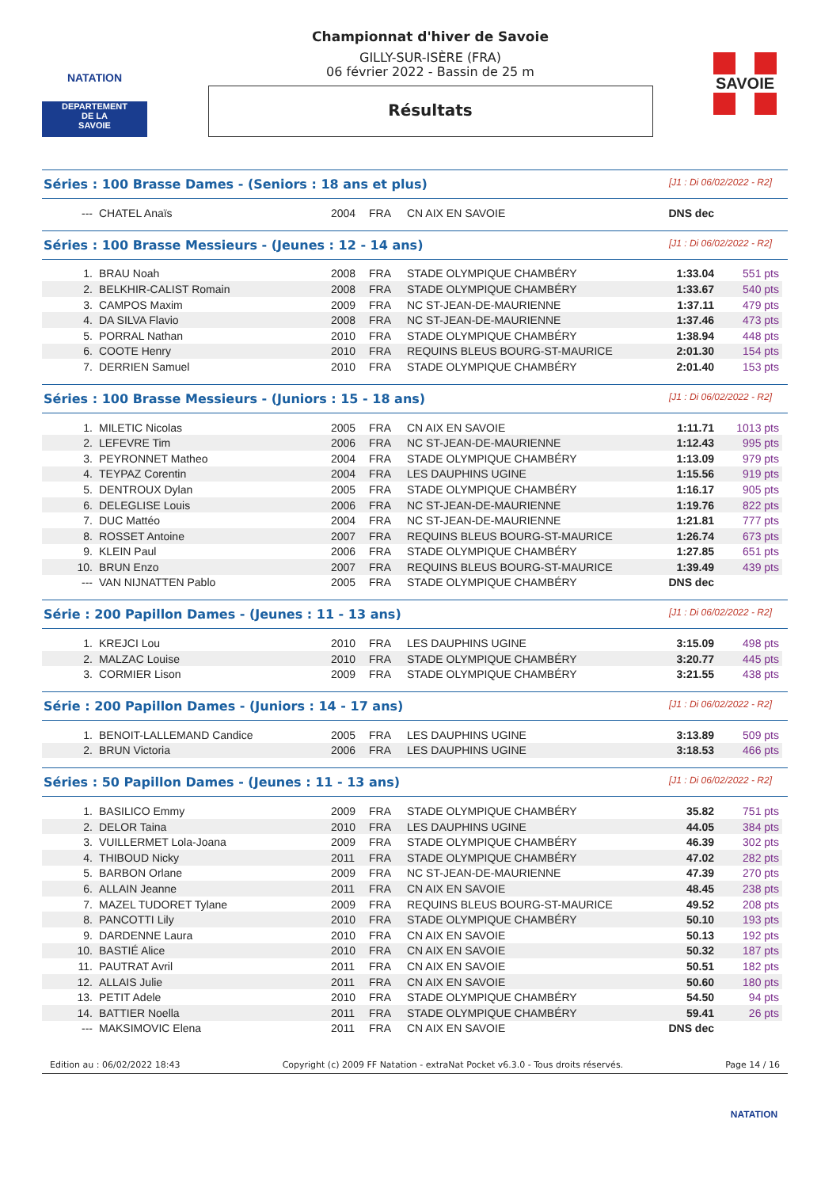NATATION
DEPARTEMENT
DE LA
SAVOIE
Championnat d'hiver de Savoie
GILLY-SUR-ISÈRE (FRA)
06 février 2022 - Bassin de 25 m
Résultats
SAVOIE
Séries : 100 Brasse Dames - (Seniors : 18 ans et plus) [J1 : Di 06/02/2022 - R2]
| --- | CHATEL Anaïs | 2004 | FRA | CN AIX EN SAVOIE | DNS dec | |
Séries : 100 Brasse Messieurs - (Jeunes : 12 - 14 ans) [J1 : Di 06/02/2022 - R2]
| 1. | BRAU Noah | 2008 | FRA | STADE OLYMPIQUE CHAMBÉRY | 1:33.04 | 551 pts |
| 2. | BELKHIR-CALIST Romain | 2008 | FRA | STADE OLYMPIQUE CHAMBÉRY | 1:33.67 | 540 pts |
| 3. | CAMPOS Maxim | 2009 | FRA | NC ST-JEAN-DE-MAURIENNE | 1:37.11 | 479 pts |
| 4. | DA SILVA Flavio | 2008 | FRA | NC ST-JEAN-DE-MAURIENNE | 1:37.46 | 473 pts |
| 5. | PORRAL Nathan | 2010 | FRA | STADE OLYMPIQUE CHAMBÉRY | 1:38.94 | 448 pts |
| 6. | COOTE Henry | 2010 | FRA | REQUINS BLEUS BOURG-ST-MAURICE | 2:01.30 | 154 pts |
| 7. | DERRIEN Samuel | 2010 | FRA | STADE OLYMPIQUE CHAMBÉRY | 2:01.40 | 153 pts |
Séries : 100 Brasse Messieurs - (Juniors : 15 - 18 ans) [J1 : Di 06/02/2022 - R2]
| 1. | MILETIC Nicolas | 2005 | FRA | CN AIX EN SAVOIE | 1:11.71 | 1013 pts |
| 2. | LEFEVRE Tim | 2006 | FRA | NC ST-JEAN-DE-MAURIENNE | 1:12.43 | 995 pts |
| 3. | PEYRONNET Matheo | 2004 | FRA | STADE OLYMPIQUE CHAMBÉRY | 1:13.09 | 979 pts |
| 4. | TEYPAZ Corentin | 2004 | FRA | LES DAUPHINS UGINE | 1:15.56 | 919 pts |
| 5. | DENTROUX Dylan | 2005 | FRA | STADE OLYMPIQUE CHAMBÉRY | 1:16.17 | 905 pts |
| 6. | DELEGLISE Louis | 2006 | FRA | NC ST-JEAN-DE-MAURIENNE | 1:19.76 | 822 pts |
| 7. | DUC Mattéo | 2004 | FRA | NC ST-JEAN-DE-MAURIENNE | 1:21.81 | 777 pts |
| 8. | ROSSET Antoine | 2007 | FRA | REQUINS BLEUS BOURG-ST-MAURICE | 1:26.74 | 673 pts |
| 9. | KLEIN Paul | 2006 | FRA | STADE OLYMPIQUE CHAMBÉRY | 1:27.85 | 651 pts |
| 10. | BRUN Enzo | 2007 | FRA | REQUINS BLEUS BOURG-ST-MAURICE | 1:39.49 | 439 pts |
| --- | VAN NIJNATTEN Pablo | 2005 | FRA | STADE OLYMPIQUE CHAMBÉRY | DNS dec | |
Série : 200 Papillon Dames - (Jeunes : 11 - 13 ans) [J1 : Di 06/02/2022 - R2]
| 1. | KREJCI Lou | 2010 | FRA | LES DAUPHINS UGINE | 3:15.09 | 498 pts |
| 2. | MALZAC Louise | 2010 | FRA | STADE OLYMPIQUE CHAMBÉRY | 3:20.77 | 445 pts |
| 3. | CORMIER Lison | 2009 | FRA | STADE OLYMPIQUE CHAMBÉRY | 3:21.55 | 438 pts |
Série : 200 Papillon Dames - (Juniors : 14 - 17 ans) [J1 : Di 06/02/2022 - R2]
| 1. | BENOIT-LALLEMAND Candice | 2005 | FRA | LES DAUPHINS UGINE | 3:13.89 | 509 pts |
| 2. | BRUN Victoria | 2006 | FRA | LES DAUPHINS UGINE | 3:18.53 | 466 pts |
Séries : 50 Papillon Dames - (Jeunes : 11 - 13 ans) [J1 : Di 06/02/2022 - R2]
| 1. | BASILICO Emmy | 2009 | FRA | STADE OLYMPIQUE CHAMBÉRY | 35.82 | 751 pts |
| 2. | DELOR Taina | 2010 | FRA | LES DAUPHINS UGINE | 44.05 | 384 pts |
| 3. | VUILLERMET Lola-Joana | 2009 | FRA | STADE OLYMPIQUE CHAMBÉRY | 46.39 | 302 pts |
| 4. | THIBOUD Nicky | 2011 | FRA | STADE OLYMPIQUE CHAMBÉRY | 47.02 | 282 pts |
| 5. | BARBON Orlane | 2009 | FRA | NC ST-JEAN-DE-MAURIENNE | 47.39 | 270 pts |
| 6. | ALLAIN Jeanne | 2011 | FRA | CN AIX EN SAVOIE | 48.45 | 238 pts |
| 7. | MAZEL TUDORET Tylane | 2009 | FRA | REQUINS BLEUS BOURG-ST-MAURICE | 49.52 | 208 pts |
| 8. | PANCOTTI Lily | 2010 | FRA | STADE OLYMPIQUE CHAMBÉRY | 50.10 | 193 pts |
| 9. | DARDENNE Laura | 2010 | FRA | CN AIX EN SAVOIE | 50.13 | 192 pts |
| 10. | BASTIÉ Alice | 2010 | FRA | CN AIX EN SAVOIE | 50.32 | 187 pts |
| 11. | PAUTRAT Avril | 2011 | FRA | CN AIX EN SAVOIE | 50.51 | 182 pts |
| 12. | ALLAIS Julie | 2011 | FRA | CN AIX EN SAVOIE | 50.60 | 180 pts |
| 13. | PETIT Adele | 2010 | FRA | STADE OLYMPIQUE CHAMBÉRY | 54.50 | 94 pts |
| 14. | BATTIER Noella | 2011 | FRA | STADE OLYMPIQUE CHAMBÉRY | 59.41 | 26 pts |
| --- | MAKSIMOVIC Elena | 2011 | FRA | CN AIX EN SAVOIE | DNS dec | |
Edition au : 06/02/2022 18:43 Copyright (c) 2009 FF Natation - extraNat Pocket v6.3.0 - Tous droits réservés. Page 14 / 16
NATATION